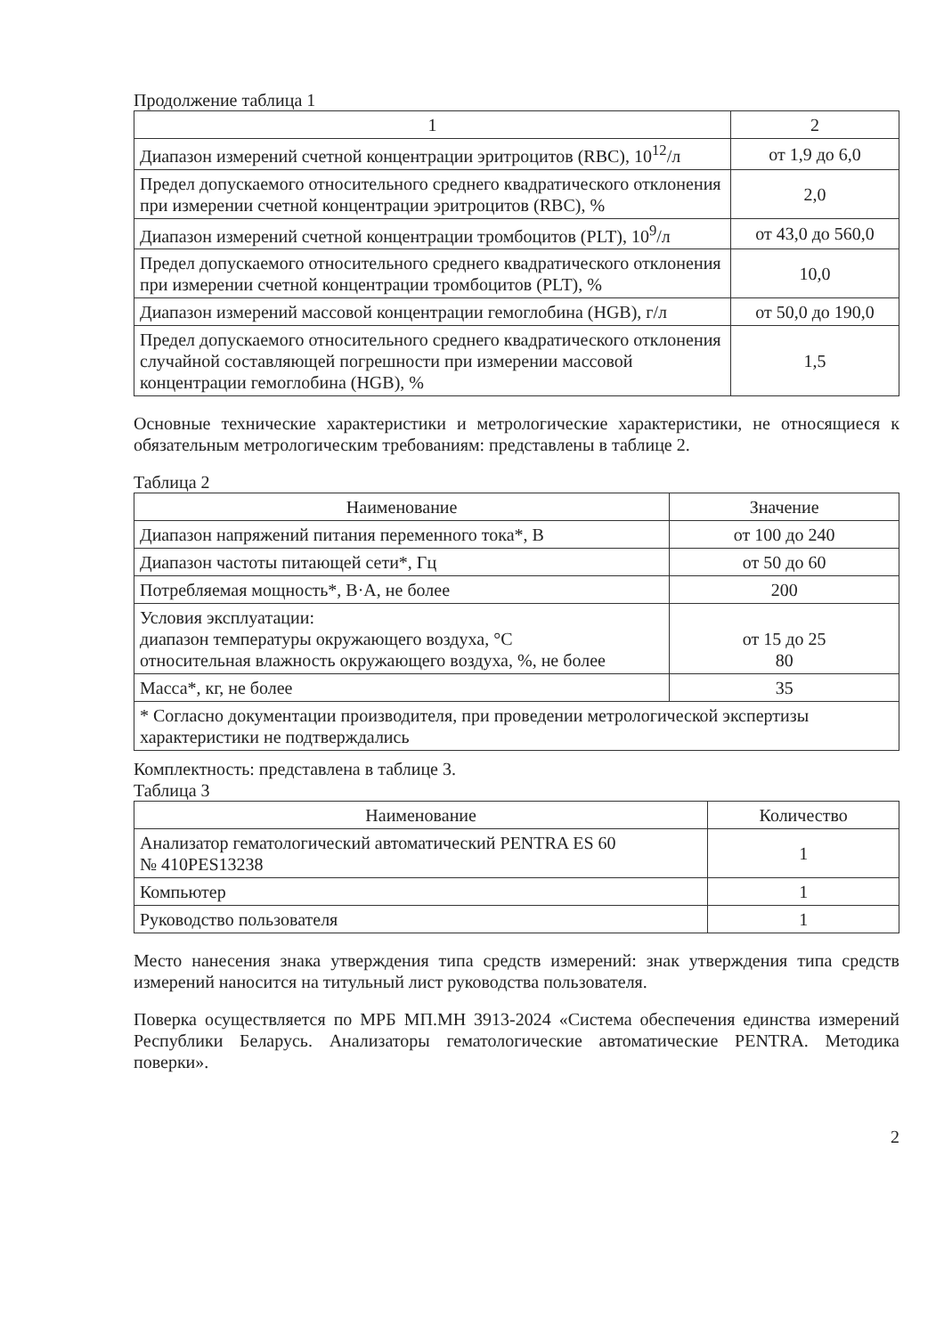Продолжение таблица 1
| 1 | 2 |
| --- | --- |
| Диапазон измерений счетной концентрации эритроцитов (RBC), 10<sup>12</sup>/л | от 1,9 до 6,0 |
| Предел допускаемого относительного среднего квадратического отклонения при измерении счетной концентрации эритроцитов (RBC), % | 2,0 |
| Диапазон измерений счетной концентрации тромбоцитов (PLT), 10<sup>9</sup>/л | от 43,0 до 560,0 |
| Предел допускаемого относительного среднего квадратического отклонения при измерении счетной концентрации тромбоцитов (PLT), % | 10,0 |
| Диапазон измерений массовой концентрации гемоглобина (HGB), г/л | от 50,0 до 190,0 |
| Предел допускаемого относительного среднего квадратического отклонения случайной составляющей погрешности при измерении массовой концентрации гемоглобина (HGB), % | 1,5 |
Основные технические характеристики и метрологические характеристики, не относящиеся к обязательным метрологическим требованиям: представлены в таблице 2.
Таблица 2
| Наименование | Значение |
| --- | --- |
| Диапазон напряжений питания переменного тока*, В | от 100 до 240 |
| Диапазон частоты питающей сети*, Гц | от 50 до 60 |
| Потребляемая мощность*, В·А, не более | 200 |
| Условия эксплуатации: диапазон температуры окружающего воздуха, °C относительная влажность окружающего воздуха, %, не более | от 15 до 25 80 |
| Масса*, кг, не более | 35 |
| * Согласно документации производителя, при проведении метрологической экспертизы характеристики не подтверждались | |
Комплектность: представлена в таблице 3.
Таблица 3
| Наименование | Количество |
| --- | --- |
| Анализатор гематологический автоматический PENTRA ES 60 № 410PES13238 | 1 |
| Компьютер | 1 |
| Руководство пользователя | 1 |
Место нанесения знака утверждения типа средств измерений: знак утверждения типа средств измерений наносится на титульный лист руководства пользователя.
Поверка осуществляется по МРБ МП.МН 3913-2024 «Система обеспечения единства измерений Республики Беларусь. Анализаторы гематологические автоматические PENTRA. Методика поверки».
2